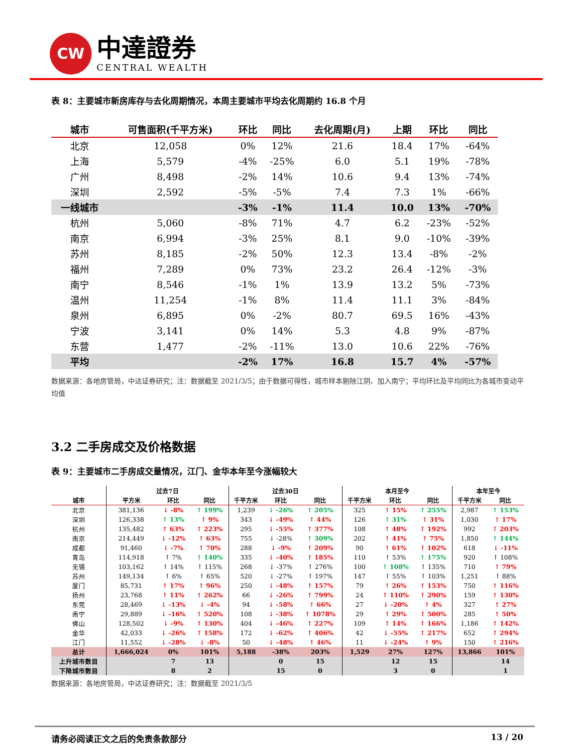CW
中達證券
CENTRAL WEALTH
表 8：主要城市新房库存与去化周期情况，本周主要城市平均去化周期约 16.8 个月
| 城市 | 可售面积(千平方米) | 环比 | 同比 | 去化周期(月) | 上期 | 环比 | 同比 |
| --- | --- | --- | --- | --- | --- | --- | --- |
| 北京 | 12,058 | 0% | 12% | 21.6 | 18.4 | 17% | -64% |
| 上海 | 5,579 | -4% | -25% | 6.0 | 5.1 | 19% | -78% |
| 广州 | 8,498 | -2% | 14% | 10.6 | 9.4 | 13% | -74% |
| 深圳 | 2,592 | -5% | -5% | 7.4 | 7.3 | 1% | -66% |
| 一线城市 | | -3% | -1% | 11.4 | 10.0 | 13% | -70% |
| 杭州 | 5,060 | -8% | 71% | 4.7 | 6.2 | -23% | -52% |
| 南京 | 6,994 | -3% | 25% | 8.1 | 9.0 | -10% | -39% |
| 苏州 | 8,185 | -2% | 50% | 12.3 | 13.4 | -8% | -2% |
| 福州 | 7,289 | 0% | 73% | 23.2 | 26.4 | -12% | -3% |
| 南宁 | 8,546 | -1% | 1% | 13.9 | 13.2 | 5% | -73% |
| 温州 | 11,254 | -1% | 8% | 11.4 | 11.1 | 3% | -84% |
| 泉州 | 6,895 | 0% | -2% | 80.7 | 69.5 | 16% | -43% |
| 宁波 | 3,141 | 0% | 14% | 5.3 | 4.8 | 9% | -87% |
| 东营 | 1,477 | -2% | -11% | 13.0 | 10.6 | 22% | -76% |
| 平均 | | -2% | 17% | 16.8 | 15.7 | 4% | -57% |
数据来源：各地房管局，中达证券研究；注：数据截至 2021/3/5；由于数据可得性，城市样本剔除江阴、加入南宁；平均环比及平均同比为各城市变动平均值
3.2 二手房成交及价格数据
表 9：主要城市二手房成交量情况，江门、金华本年至今涨幅较大
| | 过去7日 | | | 过去30日 | | | 本月至今 | | | 本年至今 | |
| --- | --- | --- | --- | --- | --- | --- | --- | --- | --- | --- | --- |
| 城市 | 平方米 | 环比 | 同比 | 千平方米 | 环比 | 同比 | 千平方米 | 环比 | 同比 | 千平方米 | 同比 |
| 北京 | 381,136 | ↓ -8% | ↑ 199% | 1,239 | ↓ -26% | ↑ 205% | 325 | ↑ 15% | ↑ 255% | 2,987 | ↑ 153% |
| 深圳 | 126,338 | ↑ 13% | ↑ 9% | 343 | ↓ -49% | ↑ 44% | 126 | ↑ 31% | ↑ 31% | 1,030 | ↑ 17% |
| 杭州 | 135,482 | ↑ 63% | ↑ 223% | 295 | ↓ -55% | ↑ 377% | 108 | ↑ 48% | ↑ 192% | 992 | ↑ 203% |
| 南京 | 214,449 | ↓ -12% | ↑ 63% | 755 | ↓ -28% | ↑ 309% | 202 | ↑ 41% | ↑ 75% | 1,850 | ↑ 144% |
| 成都 | 91,460 | ↓ -7% | ↑ 70% | 288 | ↓ -9% | ↑ 209% | 90 | ↑ 61% | ↑ 102% | 618 | ↓ -11% |
| 青岛 | 114,918 | ↑ 7% | ↑ 140% | 335 | ↓ -40% | ↑ 185% | 110 | ↑ 53% | ↑ 175% | 920 | ↑ 108% |
| 无锡 | 103,162 | ↑ 14% | ↑ 115% | 268 | ↓ -37% | ↑ 276% | 100 | ↑ 108% | ↑ 135% | 710 | ↑ 79% |
| 苏州 | 149,134 | ↑ 6% | ↑ 65% | 520 | ↓ -27% | ↑ 197% | 147 | ↑ 55% | ↑ 103% | 1,251 | ↑ 88% |
| 厦门 | 85,731 | ↑ 17% | ↑ 96% | 250 | ↓ -48% | ↑ 157% | 79 | ↑ 26% | ↑ 153% | 750 | ↑ 116% |
| 扬州 | 23,768 | ↑ 11% | ↑ 262% | 66 | ↓ -26% | ↑ 799% | 24 | ↑ 110% | ↑ 290% | 159 | ↑ 130% |
| 东莞 | 28,469 | ↓ -13% | ↓ -4% | 94 | ↓ -58% | ↑ 66% | 27 | ↓ -20% | ↑ 4% | 327 | ↑ 27% |
| 南宁 | 29,889 | ↓ -16% | ↑ 520% | 108 | ↓ -38% | ↑ 1078% | 29 | ↑ 29% | ↑ 500% | 285 | ↑ 50% |
| 佛山 | 128,502 | ↓ -9% | ↑ 130% | 404 | ↓ -46% | ↑ 227% | 109 | ↑ 14% | ↑ 166% | 1,186 | ↑ 142% |
| 金华 | 42,033 | ↓ -26% | ↑ 158% | 172 | ↓ -62% | ↑ 406% | 42 | ↓ -55% | ↑ 217% | 652 | ↑ 294% |
| 江门 | 11,552 | ↓ -28% | ↓ -8% | 50 | ↓ -48% | ↑ 46% | 11 | ↓ -24% | ↑ 9% | 150 | ↑ 216% |
| 总计 | 1,666,024 | 0% | 101% | 5,188 | -38% | 203% | 1,529 | 27% | 127% | 13,866 | 101% |
| 上升城市数目 | | 7 | 13 | | 0 | 15 | | 12 | 15 | | 14 |
| 下降城市数目 | | 8 | 2 | | 15 | 0 | | 3 | 0 | | 1 |
数据来源：各地房管局，中达证券研究；注：数据截至 2021/3/5
请务必阅读正文之后的免责条款部分 13 / 20